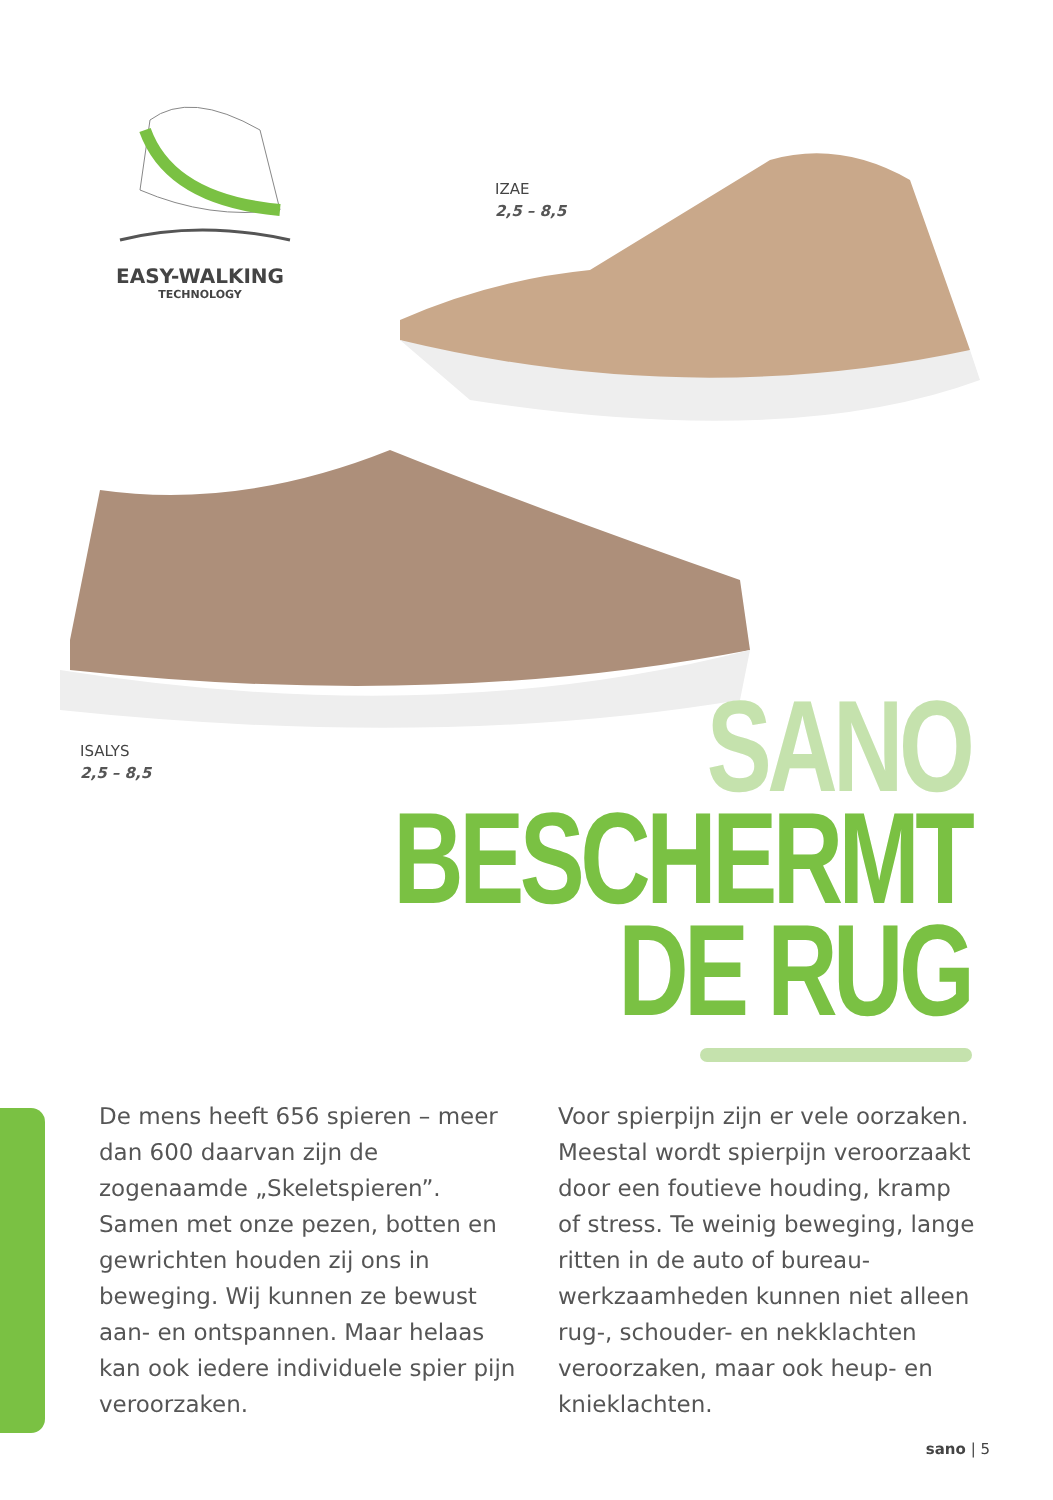EASY-WALKING
TECHNOLOGY
IZAE
2,5 – 8,5
ISALYS
2,5 – 8,5
SANO
BESCHERMT
DE RUG
De mens heeft 656 spieren – meer dan 600 daarvan zijn de zogenaamde „Skeletspieren”. Samen met onze pezen, botten en gewrichten houden zij ons in beweging. Wij kunnen ze bewust aan- en ontspannen. Maar helaas kan ook iedere individuele spier pijn veroorzaken.
Voor spierpijn zijn er vele oorzaken. Meestal wordt spierpijn veroorzaakt door een foutieve houding, kramp of stress. Te weinig beweging, lange ritten in de auto of bureau-werkzaamheden kunnen niet alleen rug-, schouder- en nekklachten veroorzaken, maar ook heup- en knieklachten.
sano | 5